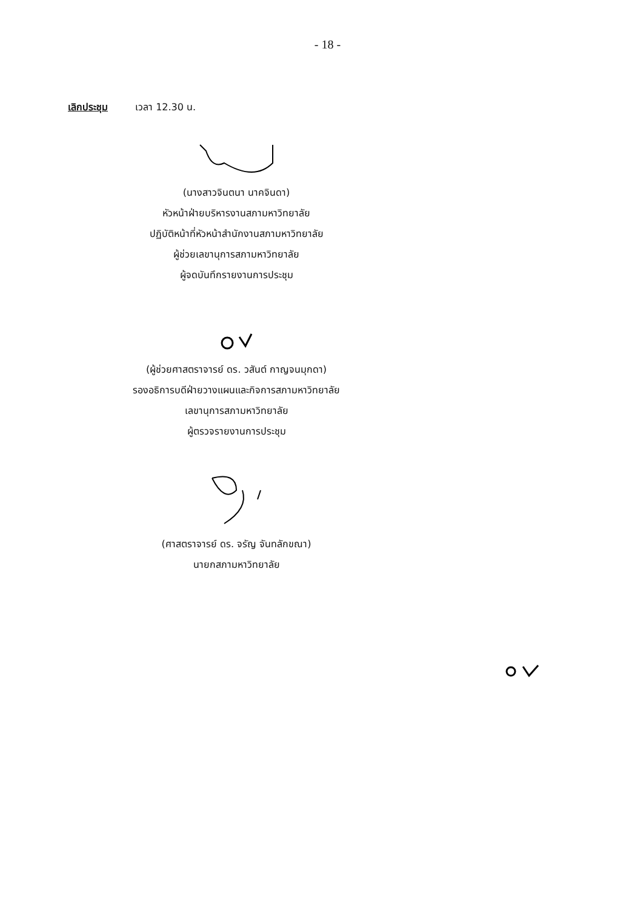- 18 -
เลิกประชุม เวลา 12.30 น.
(นางสาวจินตนา นาคจินดา)
หัวหน้าฝ่ายบริหารงานสภามหาวิทยาลัย
ปฏิบัติหน้าที่หัวหน้าสำนักงานสภามหาวิทยาลัย
ผู้ช่วยเลขานุการสภามหาวิทยาลัย
ผู้จดบันทึกรายงานการประชุม
(ผู้ช่วยศาสตราจารย์ ดร. วสันต์ กาญจนมุกดา)
รองอธิการบดีฝ่ายวางแผนและกิจการสภามหาวิทยาลัย
เลขานุการสภามหาวิทยาลัย
ผู้ตรวจรายงานการประชุม
(ศาสตราจารย์ ดร. จรัญ จันทลักขณา)
นายกสภามหาวิทยาลัย